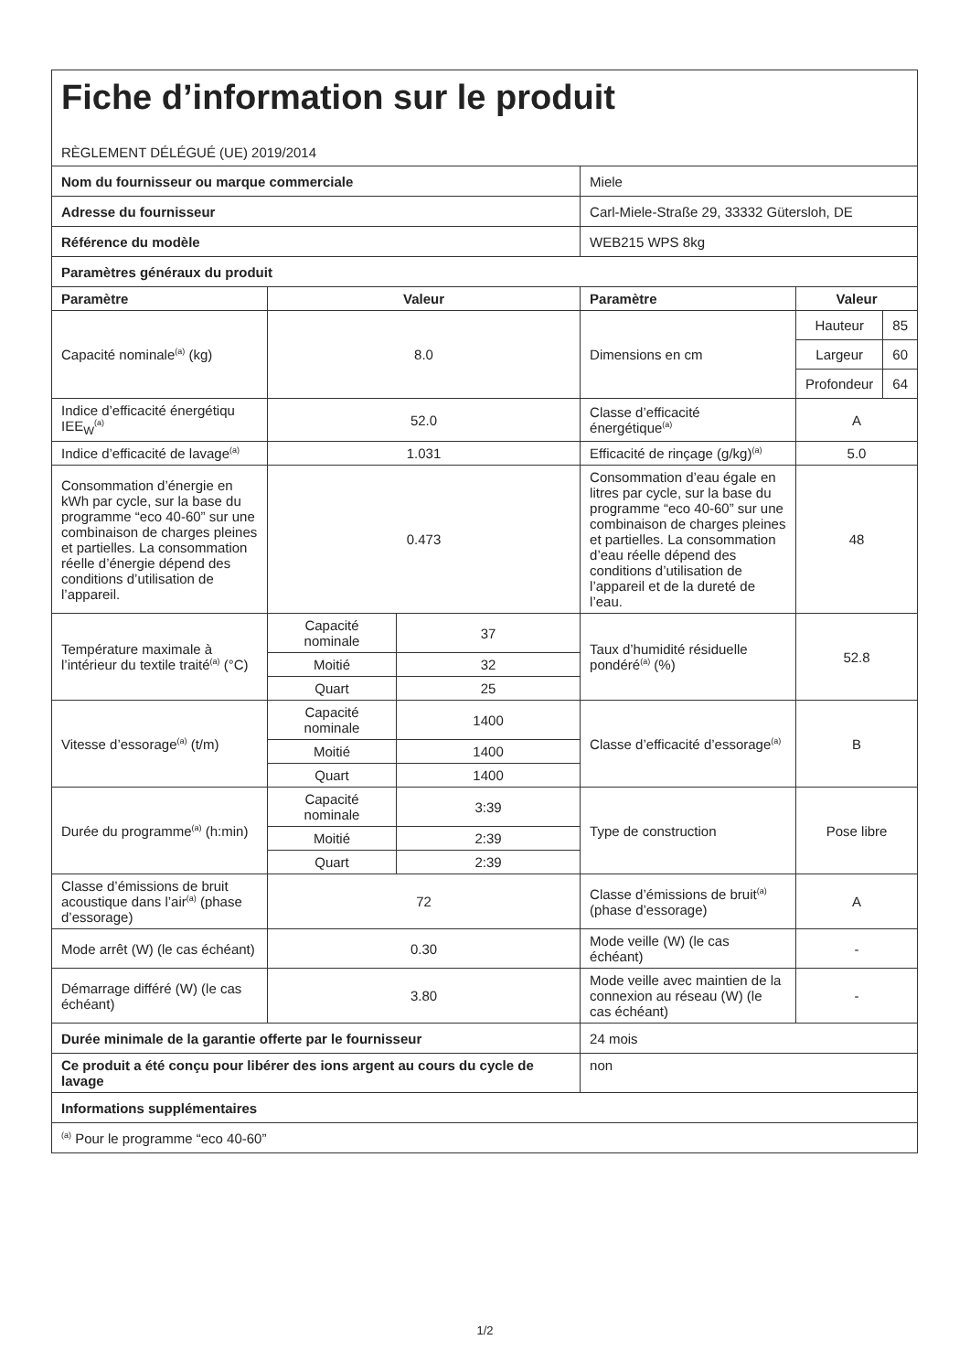| Fiche d’information sur le produit RÈGLEMENT DÉLÉGUÉ (UE) 2019/2014 | | | | | |
| Nom du fournisseur ou marque commerciale | | | Miele | | |
| Adresse du fournisseur | | | Carl-Miele-Straße 29, 33332 Gütersloh, DE | | |
| Référence du modèle | | | WEB215 WPS 8kg | | |
| Paramètres généraux du produit | | | | | |
| Paramètre | Valeur | | Paramètre | Valeur | |
| Capacité nominale<sup>(a)</sup> (kg) | 8.0 | | Dimensions en cm | Hauteur | 85 |
| | | | | Largeur | 60 |
| | | | | Profondeur | 64 |
| Indice d’efficacité énergétiqu IEE<sub>W</sub><sup>(a)</sup> | 52.0 | | Classe d’efficacité énergétique<sup>(a)</sup> | A | |
| Indice d’efficacité de lavage<sup>(a)</sup> | 1.031 | | Efficacité de rinçage (g/kg)<sup>(a)</sup> | 5.0 | |
| Consommation d’énergie en kWh par cycle, sur la base du programme “eco 40-60” sur une combinaison de charges pleines et partielles. La consommation réelle d’énergie dépend des conditions d’utilisation de l’appareil. | 0.473 | | Consommation d’eau égale en litres par cycle, sur la base du programme “eco 40-60” sur une combinaison de charges pleines et partielles. La consommation d’eau réelle dépend des conditions d’utilisation de l’appareil et de la dureté de l’eau. | 48 | |
| Température maximale à l’intérieur du textile traité<sup>(a)</sup> (°C) | Capacité nominale | 37 | Taux d’humidité résiduelle pondéré<sup>(a)</sup> (%) | 52.8 | |
| | Moitié | 32 | | | |
| | Quart | 25 | | | |
| Vitesse d’essorage<sup>(a)</sup> (t/m) | Capacité nominale | 1400 | Classe d’efficacité d’essorage<sup>(a)</sup> | B | |
| | Moitié | 1400 | | | |
| | Quart | 1400 | | | |
| Durée du programme<sup>(a)</sup> (h:min) | Capacité nominale | 3:39 | Type de construction | Pose libre | |
| | Moitié | 2:39 | | | |
| | Quart | 2:39 | | | |
| Classe d’émissions de bruit acoustique dans l’air<sup>(a)</sup> (phase d’essorage) | 72 | | Classe d’émissions de bruit<sup>(a)</sup> (phase d’essorage) | A | |
| Mode arrêt (W) (le cas échéant) | 0.30 | | Mode veille (W) (le cas échéant) | - | |
| Démarrage différé (W) (le cas échéant) | 3.80 | | Mode veille avec maintien de la connexion au réseau (W) (le cas échéant) | - | |
| Durée minimale de la garantie offerte par le fournisseur | | | 24 mois | | |
| Ce produit a été conçu pour libérer des ions argent au cours du cycle de lavage | | | non | | |
| Informations supplémentaires | | | | | |
| <sup>(a)</sup> Pour le programme “eco 40-60” | | | | | |
1/2